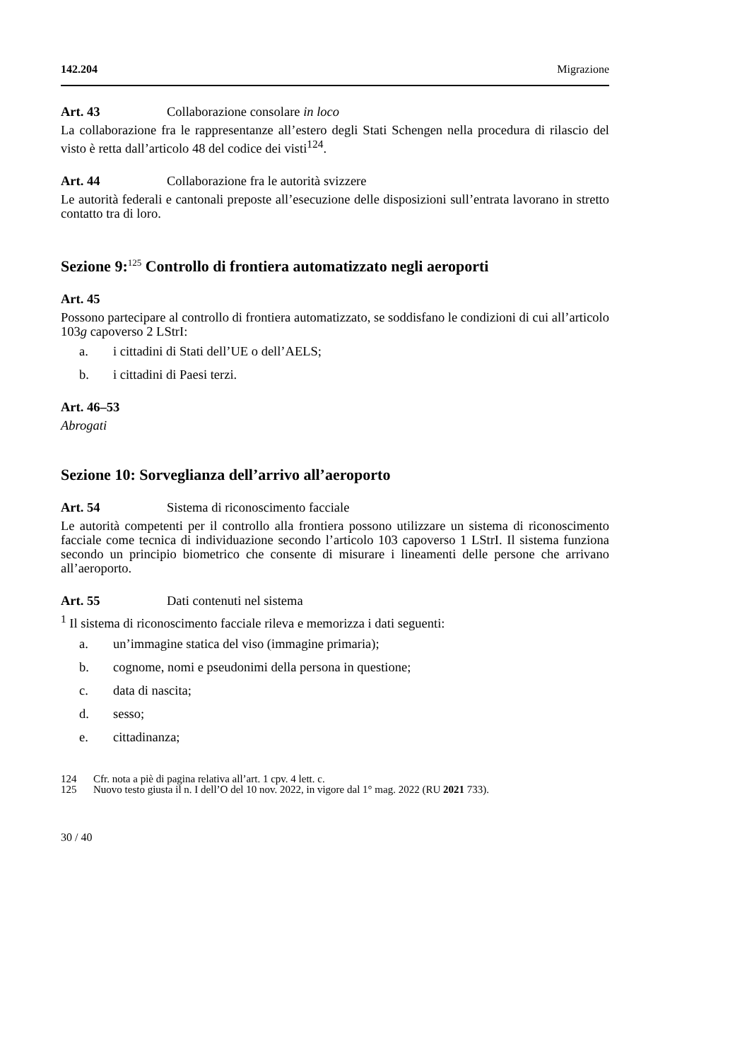142.204 Migrazione
Art. 43 Collaborazione consolare in loco
La collaborazione fra le rappresentanze all’estero degli Stati Schengen nella procedura di rilascio del visto è retta dall’articolo 48 del codice dei visti<sup>124</sup>.
Art. 44 Collaborazione fra le autorità svizzere
Le autorità federali e cantonali preposte all’esecuzione delle disposizioni sull’entrata lavorano in stretto contatto tra di loro.
Sezione 9:<sup>125</sup> Controllo di frontiera automatizzato negli aeroporti
Art. 45
Possono partecipare al controllo di frontiera automatizzato, se soddisfano le condizioni di cui all’articolo 103g capoverso 2 LStrI:
a. i cittadini di Stati dell’UE o dell’AELS;
b. i cittadini di Paesi terzi.
Art. 46–53
Abrogati
Sezione 10: Sorveglianza dell’arrivo all’aeroporto
Art. 54 Sistema di riconoscimento facciale
Le autorità competenti per il controllo alla frontiera possono utilizzare un sistema di riconoscimento facciale come tecnica di individuazione secondo l’articolo 103 capoverso 1 LStrI. Il sistema funziona secondo un principio biometrico che consente di misurare i lineamenti delle persone che arrivano all’aeroporto.
Art. 55 Dati contenuti nel sistema
<sup>1</sup> Il sistema di riconoscimento facciale rileva e memorizza i dati seguenti:
a. un’immagine statica del viso (immagine primaria);
b. cognome, nomi e pseudonimi della persona in questione;
c. data di nascita;
d. sesso;
e. cittadinanza;
124 Cfr. nota a piè di pagina relativa all’art. 1 cpv. 4 lett. c.
125 Nuovo testo giusta il n. I dell’O del 10 nov. 2022, in vigore dal 1° mag. 2022 (RU 2021 733).
30 / 40